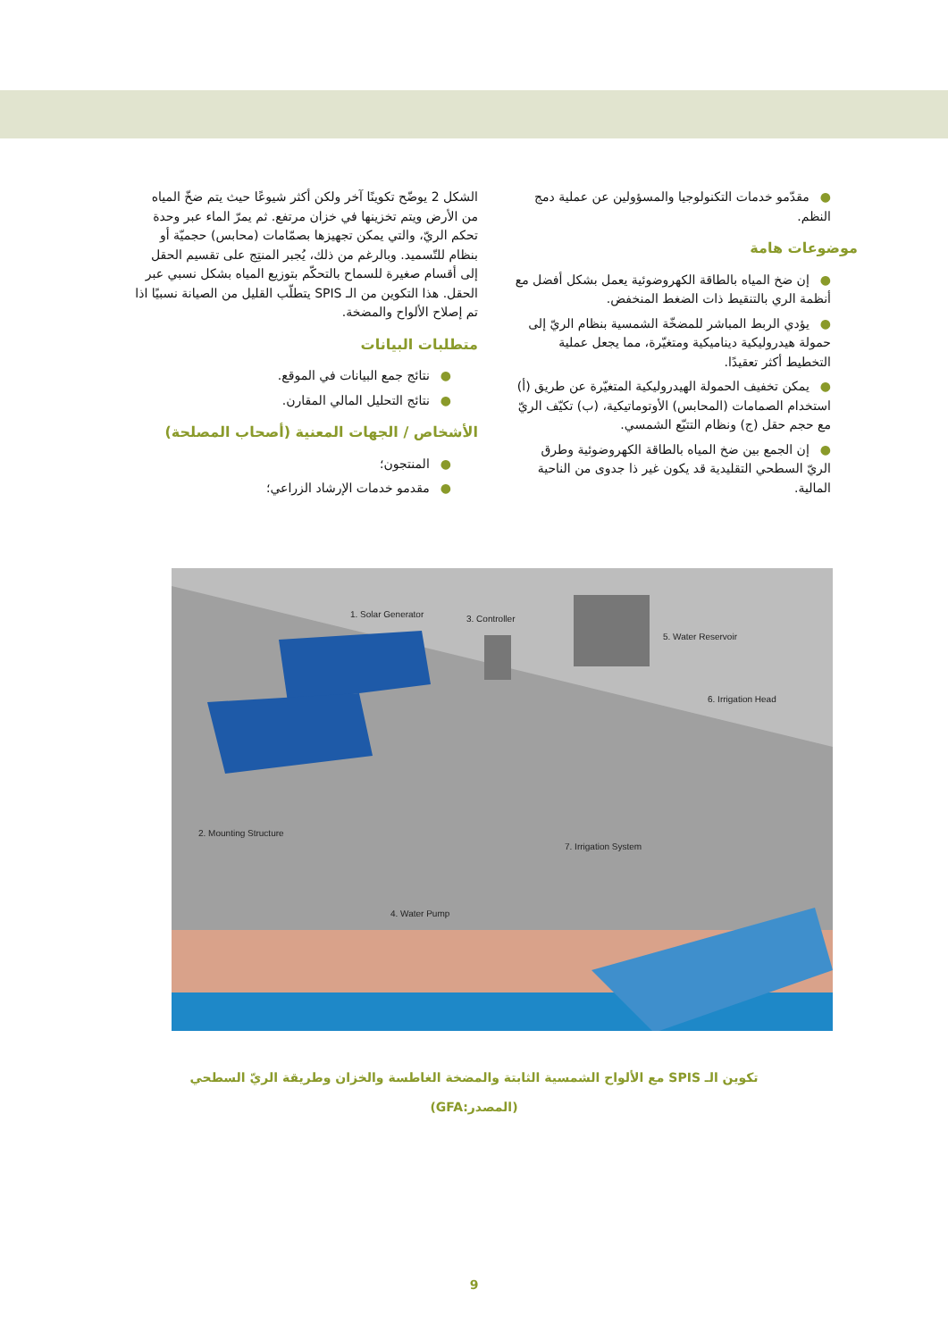الشكل 2 يوضّح تكوينًا آخر ولكن أكثر شيوعًا حيث يتم ضخّ المياه من الأرض ويتم تخزينها في خزان مرتفع. ثم يمرّ الماء عبر وحدة تحكم الريّ، والتي يمكن تجهيزها بصمّامات (محابس) حجميّة أو بنظام للتّسميد. وبالرغم من ذلك، يُجبر المنتِج على تقسيم الحقل إلى أقسام صغيرة للسماح بالتحكّم بتوزيع المياه بشكل نسبي عبر الحقل. هذا التكوين من الـ SPIS يتطلّب القليل من الصيانة نسبيًا اذا تم إصلاح الألواح والمضخة.
متطلبات البيانات
●نتائج جمع البيانات في الموقع.
●نتائج التحليل المالي المقارن.
الأشخاص / الجهات المعنية (أصحاب المصلحة)
●المنتجون؛
●مقدمو خدمات الإرشاد الزراعي؛
●مقدّمو خدمات التكنولوجيا والمسؤولين عن عملية دمج النظم.
موضوعات هامة
●إن ضخ المياه بالطاقة الكهروضوئية يعمل بشكل أفضل مع أنظمة الري بالتنقيط ذات الضغط المنخفض.
●يؤدي الربط المباشر للمضخّة الشمسية بنظام الريّ إلى حمولة هيدروليكية ديناميكية ومتغيّرة، مما يجعل عملية التخطيط أكثر تعقيدًا.
●يمكن تخفيف الحمولة الهيدروليكية المتغيّرة عن طريق (أ) استخدام الصمامات (المحابس) الأوتوماتيكية، (ب) تكيّف الريّ مع حجم حقل (ج) ونظام التتبّع الشمسي.
●إن الجمع بين ضخ المياه بالطاقة الكهروضوئية وطرق الريّ السطحي التقليدية قد يكون غير ذا جدوى من الناحية المالية.
1. Solar Generator
2. Mounting Structure
3. Controller
4. Water Pump
5. Water Reservoir
6. Irrigation Head
7. Irrigation System
تكوين الـ SPIS مع الألواح الشمسية الثابتة والمضخة الغاطسة والخزان وطريقة الريّ السطحي
(المصدر:GFA)
9